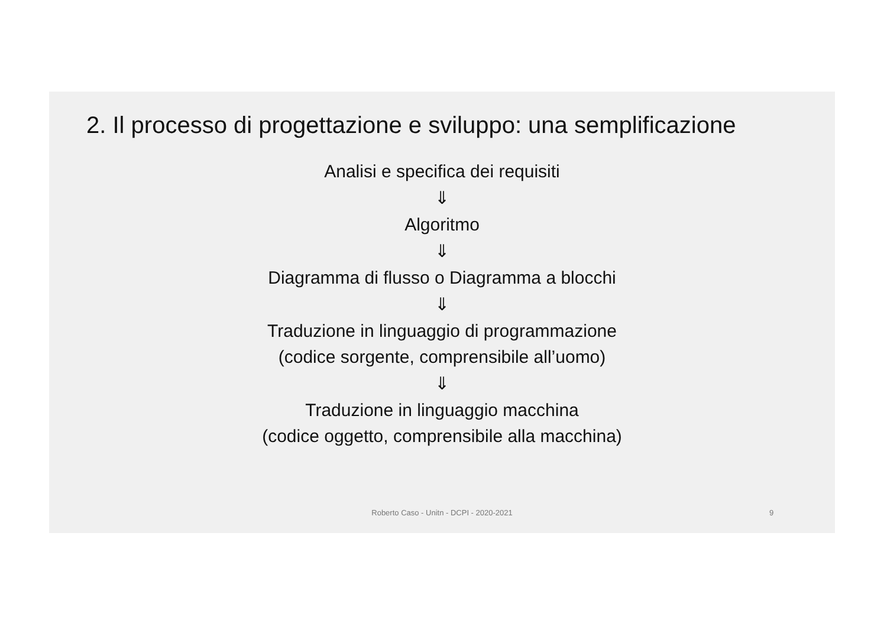2. Il processo di progettazione e sviluppo: una semplificazione
Analisi e specifica dei requisiti
⇓
Algoritmo
⇓
Diagramma di flusso o Diagramma a blocchi
⇓
Traduzione in linguaggio di programmazione
(codice sorgente, comprensibile all’uomo)
⇓
Traduzione in linguaggio macchina
(codice oggetto, comprensibile alla macchina)
Roberto Caso - Unitn - DCPI - 2020-2021 9